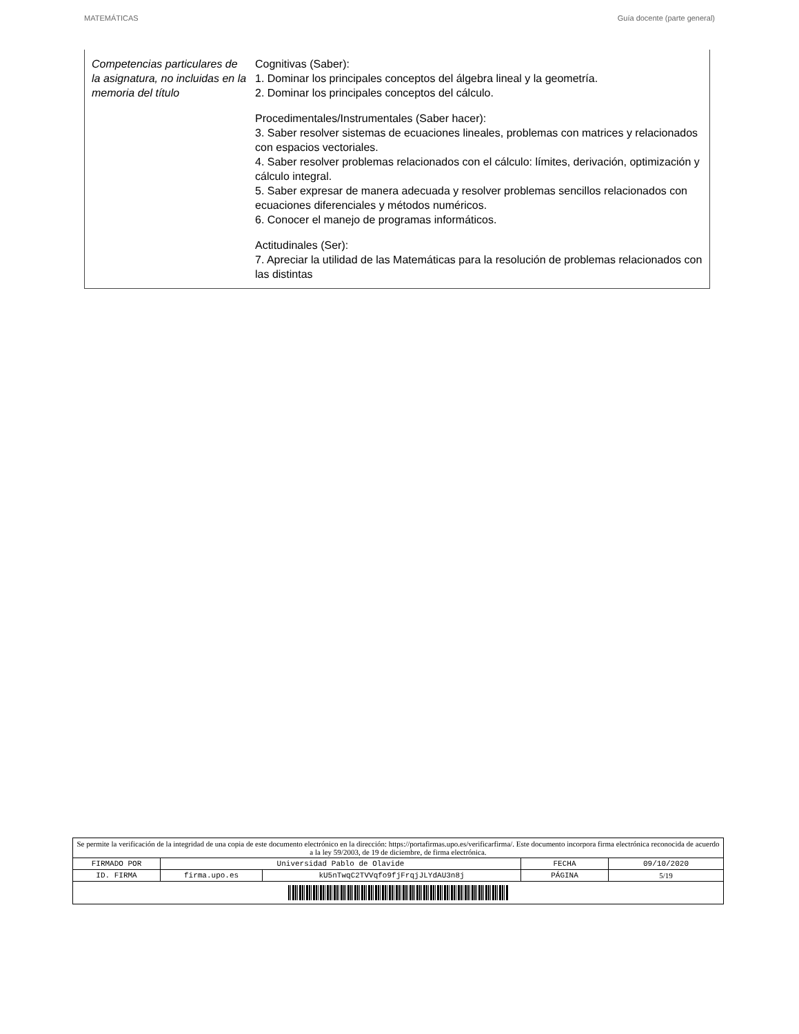MATEMÁTICAS Guía docente (parte general)
Competencias particulares de la asignatura, no incluidas en la memoria del título
Cognitivas (Saber):
1. Dominar los principales conceptos del álgebra lineal y la geometría.
2. Dominar los principales conceptos del cálculo.
Procedimentales/Instrumentales (Saber hacer):
3. Saber resolver sistemas de ecuaciones lineales, problemas con matrices y relacionados con espacios vectoriales.
4. Saber resolver problemas relacionados con el cálculo: límites, derivación, optimización y cálculo integral.
5. Saber expresar de manera adecuada y resolver problemas sencillos relacionados con ecuaciones diferenciales y métodos numéricos.
6. Conocer el manejo de programas informáticos.
Actitudinales (Ser):
7. Apreciar la utilidad de las Matemáticas para la resolución de problemas relacionados con las distintas
| Se permite la verificación de la integridad de una copia de este documento electrónico en la dirección: https://portafirmas.upo.es/verificarfirma/. Este documento incorpora firma electrónica reconocida de acuerdo a la ley 59/2003, de 19 de diciembre, de firma electrónica. | | | | |
| FIRMADO POR | Universidad Pablo de Olavide | | FECHA | 09/10/2020 |
| ID. FIRMA | firma.upo.es | kU5nTwqC2TVVqfo9fjFrqjJLYdAU3n8j | PÁGINA | 5/19 |